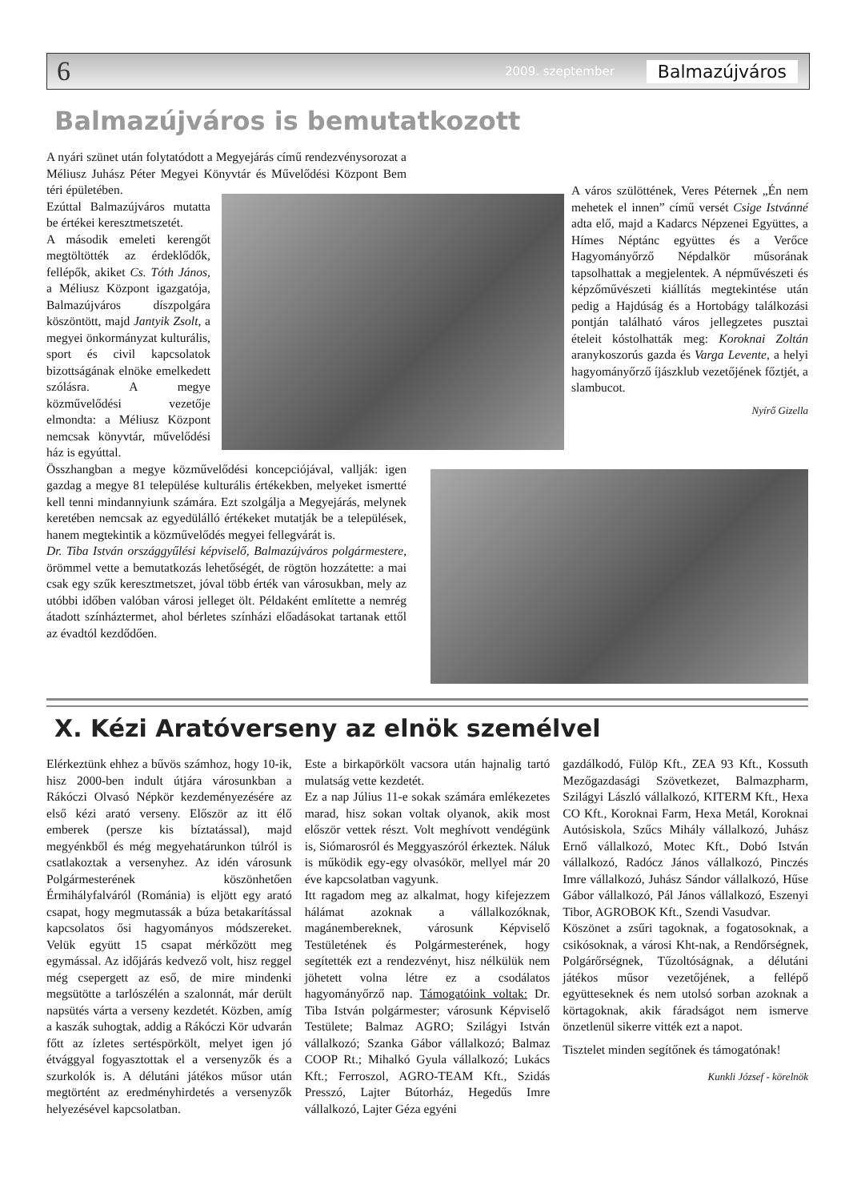6 2009. szeptember Balmazújváros
Balmazújváros is bemutatkozott
A nyári szünet után folytatódott a Megyejárás című rendezvénysorozat a Méliusz Juhász Péter Megyei Könyvtár és Művelődési Központ Bem téri épületében.
Ezúttal Balmazújváros mutatta be értékei keresztmetszetét.
A második emeleti kerengőt megtöltötték az érdeklődők, fellépők, akiket Cs. Tóth János, a Méliusz Központ igazgatója, Balmazújváros díszpolgára köszöntött, majd Jantyik Zsolt, a megyei önkormányzat kulturális, sport és civil kapcsolatok bizottságának elnöke emelkedett szólásra. A megye közművelődési vezetője elmondta: a Méliusz Központ nemcsak könyvtár, művelődési ház is egyúttal.
Összhangban a megye közművelődési koncepciójával, vallják: igen gazdag a megye 81 települése kulturális értékekben, melyeket ismertté kell tenni mindannyiunk számára. Ezt szolgálja a Megyejárás, melynek keretében nemcsak az egyedülálló értékeket mutatják be a települések, hanem megtekintik a közművelődés megyei fellegvárát is.
Dr. Tiba István országgyűlési képviselő, Balmazújváros polgármestere, örömmel vette a bemutatkozás lehetőségét, de rögtön hozzátette: a mai csak egy szűk keresztmetszet, jóval több érték van városukban, mely az utóbbi időben valóban városi jelleget ölt. Példaként említette a nemrég átadott színháztermet, ahol bérletes színházi előadásokat tartanak ettől az évadtól kezdődően.
A város szülöttének, Veres Péternek „Én nem mehetek el innen” című versét Csige Istvánné adta elő, majd a Kadarcs Népzenei Együttes, a Hímes Néptánc együttes és a Verőce Hagyományőrző Népdalkör műsorának tapsolhattak a megjelentek. A népművészeti és képzőművészeti kiállítás megtekintése után pedig a Hajdúság és a Hortobágy találkozási pontján található város jellegzetes pusztai ételeit kóstolhatták meg: Koroknai Zoltán aranykoszorús gazda és Varga Levente, a helyi hagyományőrző íjászklub vezetőjének főztjét, a slambucot.
Nyírő Gizella
X. Kézi Aratóverseny az elnök személvel
Elérkeztünk ehhez a bűvös számhoz, hogy 10-ik, hisz 2000-ben indult útjára városunkban a Rákóczi Olvasó Népkör kezdeményezésére az első kézi arató verseny. Először az itt élő emberek (persze kis bíztatással), majd megyénkből és még megyehatárunkon túlról is csatlakoztak a versenyhez. Az idén városunk Polgármesterének köszönhetően Érmihályfalváról (Románia) is eljött egy arató csapat, hogy megmutassák a búza betakarítással kapcsolatos ősi hagyományos módszereket. Velük együtt 15 csapat mérkőzött meg egymással. Az időjárás kedvező volt, hisz reggel még csepergett az eső, de mire mindenki megsütötte a tarlószélén a szalonnát, már derült napsütés várta a verseny kezdetét. Közben, amíg a kaszák suhogtak, addig a Rákóczi Kör udvarán főtt az ízletes sertéspörkölt, melyet igen jó étvággyal fogyasztottak el a versenyzők és a szurkolók is. A délutáni játékos műsor után megtörtént az eredményhirdetés a versenyzők helyezésével kapcsolatban.
Este a birkapörkölt vacsora után hajnalig tartó mulatság vette kezdetét.
Ez a nap Július 11-e sokak számára emlékezetes marad, hisz sokan voltak olyanok, akik most először vettek részt. Volt meghívott vendégünk is, Siómarosról és Meggyaszóról érkeztek. Náluk is működik egy-egy olvasókör, mellyel már 20 éve kapcsolatban vagyunk.
Itt ragadom meg az alkalmat, hogy kifejezzem hálámat azoknak a vállalkozóknak, magánembereknek, városunk Képviselő Testületének és Polgármesterének, hogy segítették ezt a rendezvényt, hisz nélkülük nem jöhetett volna létre ez a csodálatos hagyományőrző nap. Támogatóink voltak: Dr. Tiba István polgármester; városunk Képviselő Testülete; Balmaz AGRO; Szilágyi István vállalkozó; Szanka Gábor vállalkozó; Balmaz COOP Rt.; Mihalkó Gyula vállalkozó; Lukács Kft.; Ferroszol, AGRO-TEAM Kft., Szidás Presszó, Lajter Bútorház, Hegedűs Imre vállalkozó, Lajter Géza egyéni
gazdálkodó, Fülöp Kft., ZEA 93 Kft., Kossuth Mezőgazdasági Szövetkezet, Balmazpharm, Szilágyi László vállalkozó, KITERM Kft., Hexa CO Kft., Koroknai Farm, Hexa Metál, Koroknai Autósiskola, Szűcs Mihály vállalkozó, Juhász Ernő vállalkozó, Motec Kft., Dobó István vállalkozó, Radócz János vállalkozó, Pinczés Imre vállalkozó, Juhász Sándor vállalkozó, Hűse Gábor vállalkozó, Pál János vállalkozó, Eszenyi Tibor, AGROBOK Kft., Szendi Vasudvar.
Köszönet a zsűri tagoknak, a fogatosoknak, a csikósoknak, a városi Kht-nak, a Rendőrségnek, Polgárőrségnek, Tűzoltóságnak, a délutáni játékos műsor vezetőjének, a fellépő együtteseknek és nem utolsó sorban azoknak a körtagoknak, akik fáradságot nem ismerve önzetlenül sikerre vitték ezt a napot.
Tisztelet minden segítőnek és támogatónak!
Kunkli József - körelnök